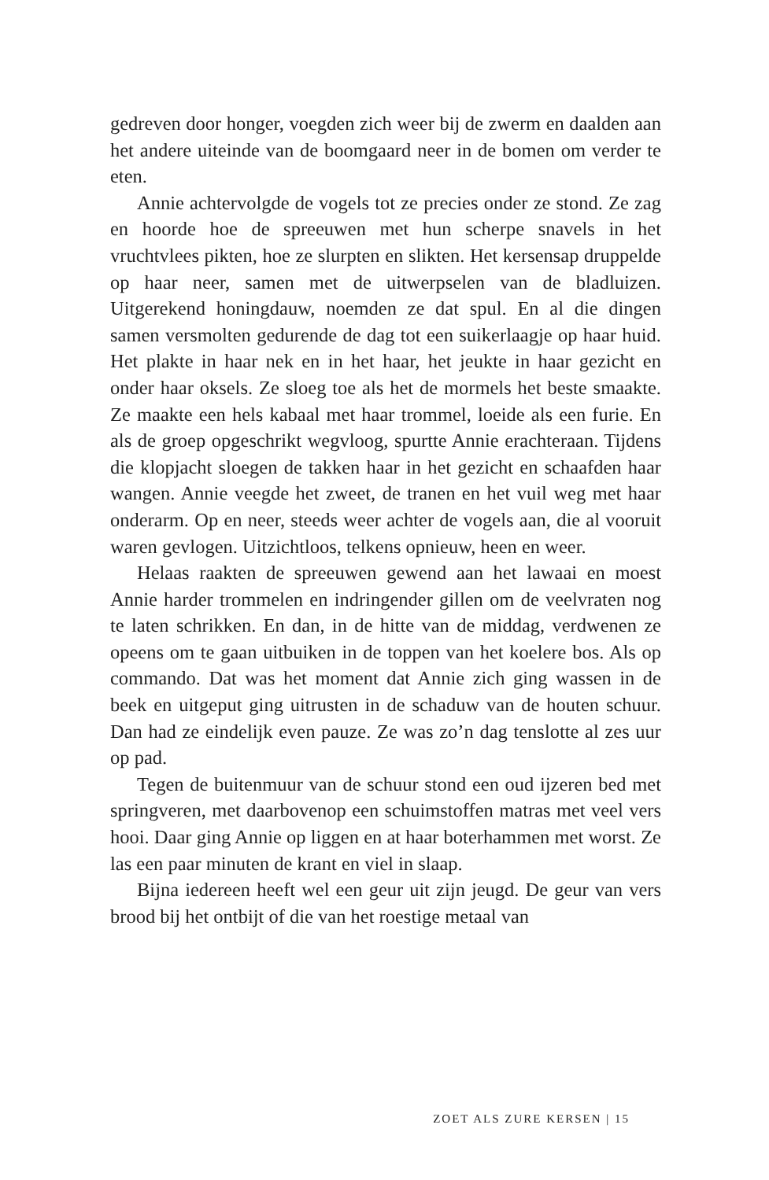gedreven door honger, voegden zich weer bij de zwerm en daalden aan het andere uiteinde van de boomgaard neer in de bomen om verder te eten.
Annie achtervolgde de vogels tot ze precies onder ze stond. Ze zag en hoorde hoe de spreeuwen met hun scherpe snavels in het vruchtvlees pikten, hoe ze slurpten en slikten. Het kersensap druppelde op haar neer, samen met de uitwerpselen van de bladluizen. Uitgerekend honingdauw, noemden ze dat spul. En al die dingen samen versmolten gedurende de dag tot een suikerlaagje op haar huid. Het plakte in haar nek en in het haar, het jeukte in haar gezicht en onder haar oksels. Ze sloeg toe als het de mormels het beste smaakte. Ze maakte een hels kabaal met haar trommel, loeide als een furie. En als de groep opgeschrikt wegvloog, spurtte Annie erachteraan. Tijdens die klopjacht sloegen de takken haar in het gezicht en schaafden haar wangen. Annie veegde het zweet, de tranen en het vuil weg met haar onderarm. Op en neer, steeds weer achter de vogels aan, die al vooruit waren gevlogen. Uitzichtloos, telkens opnieuw, heen en weer.
Helaas raakten de spreeuwen gewend aan het lawaai en moest Annie harder trommelen en indringender gillen om de veelvraten nog te laten schrikken. En dan, in de hitte van de middag, verdwenen ze opeens om te gaan uitbuiken in de toppen van het koelere bos. Als op commando. Dat was het moment dat Annie zich ging wassen in de beek en uitgeput ging uitrusten in de schaduw van de houten schuur. Dan had ze eindelijk even pauze. Ze was zo’n dag tenslotte al zes uur op pad.
Tegen de buitenmuur van de schuur stond een oud ijzeren bed met springveren, met daarbovenop een schuimstoffen matras met veel vers hooi. Daar ging Annie op liggen en at haar boterhammen met worst. Ze las een paar minuten de krant en viel in slaap.
Bijna iedereen heeft wel een geur uit zijn jeugd. De geur van vers brood bij het ontbijt of die van het roestige metaal van
ZOET ALS ZURE KERSEN | 15